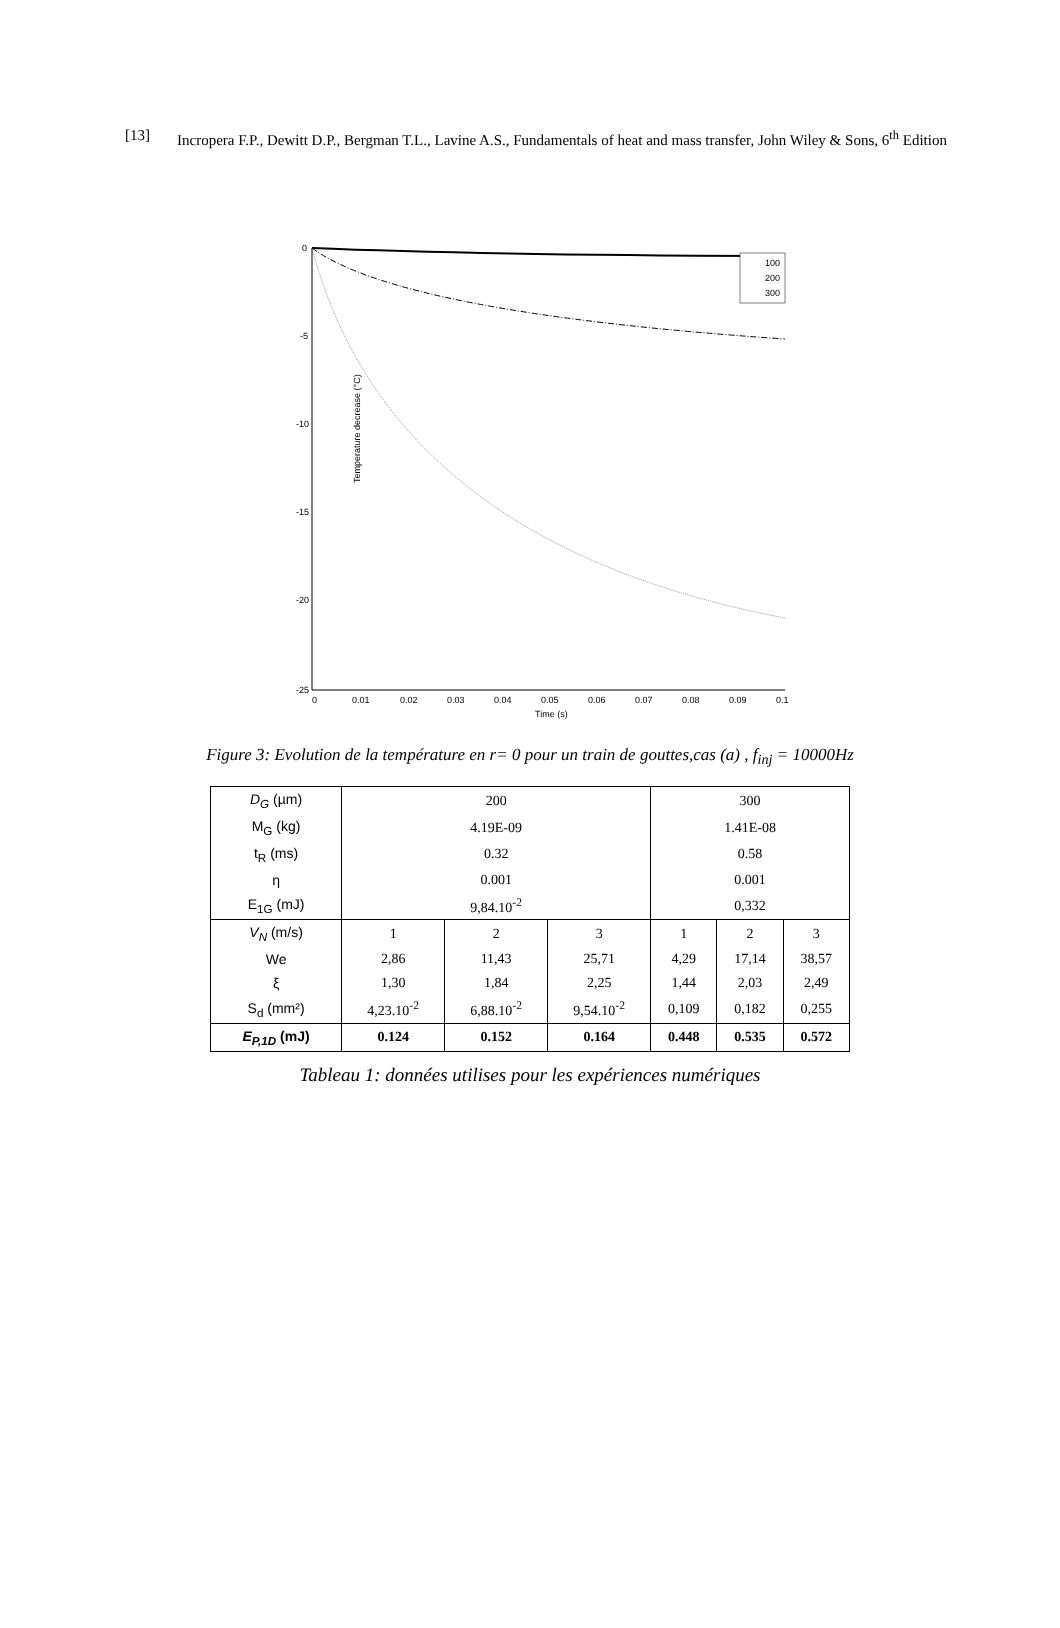[13] Incropera F.P., Dewitt D.P., Bergman T.L., Lavine A.S., Fundamentals of heat and mass transfer, John Wiley & Sons, 6<sup>th</sup> Edition
0
-5
-10
-15
-20
-25
0
0.01
0.02
0.03
0.04
0.05
0.06
0.07
0.08
0.09
0.1
Time (s)
Temperature decrease (°C)
100
200
300
Figure 3: Evolution de la température en r= 0 pour un train de gouttes,cas (a) , f<sub>inj</sub> = 10000Hz
| D<sub>G</sub> (µm) | 200 | | | 300 | | |
| M<sub>G</sub> (kg) | 4.19E-09 | | | 1.41E-08 | | |
| t<sub>R</sub> (ms) | 0.32 | | | 0.58 | | |
| η | 0.001 | | | 0.001 | | |
| E<sub>1G</sub> (mJ) | 9,84.10<sup>-2</sup> | | | 0,332 | | |
| V<sub>N</sub> (m/s) | 1 | 2 | 3 | 1 | 2 | 3 |
| We | 2,86 | 11,43 | 25,71 | 4,29 | 17,14 | 38,57 |
| ξ | 1,30 | 1,84 | 2,25 | 1,44 | 2,03 | 2,49 |
| S<sub>d</sub> (mm²) | 4,23.10<sup>-2</sup> | 6,88.10<sup>-2</sup> | 9,54.10<sup>-2</sup> | 0,109 | 0,182 | 0,255 |
| E<sub>P,1D</sub> (mJ) | 0.124 | 0.152 | 0.164 | 0.448 | 0.535 | 0.572 |
Tableau 1: données utilises pour les expériences numériques